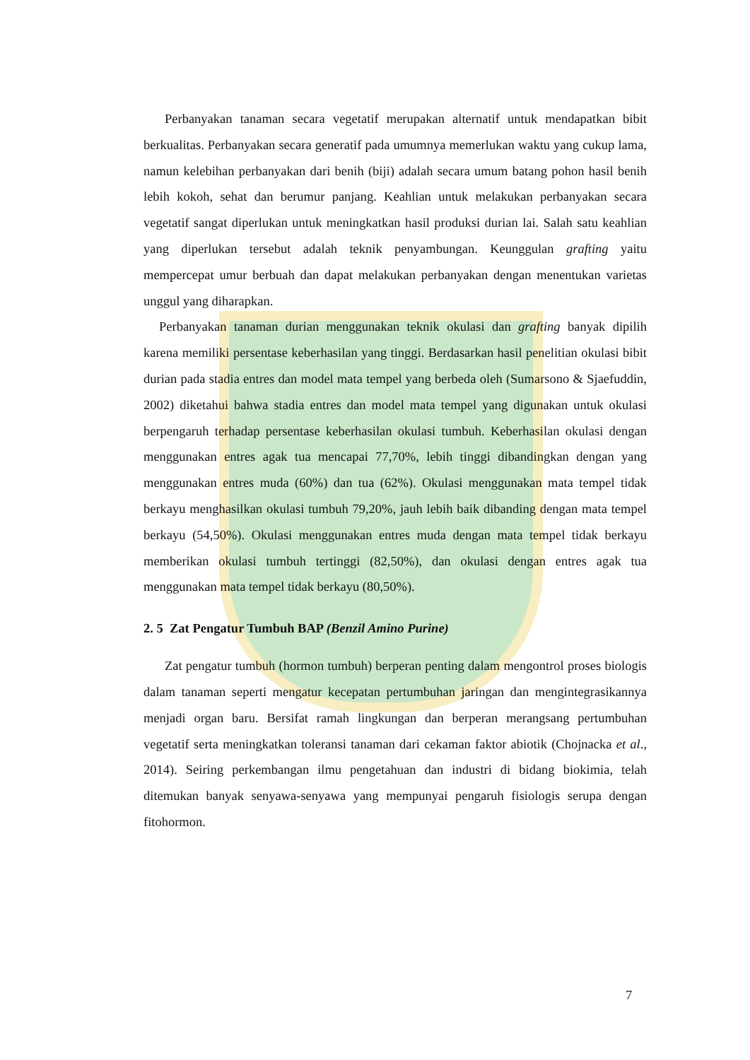Perbanyakan tanaman secara vegetatif merupakan alternatif untuk mendapatkan bibit berkualitas. Perbanyakan secara generatif pada umumnya memerlukan waktu yang cukup lama, namun kelebihan perbanyakan dari benih (biji) adalah secara umum batang pohon hasil benih lebih kokoh, sehat dan berumur panjang. Keahlian untuk melakukan perbanyakan secara vegetatif sangat diperlukan untuk meningkatkan hasil produksi durian lai. Salah satu keahlian yang diperlukan tersebut adalah teknik penyambungan. Keunggulan grafting yaitu mempercepat umur berbuah dan dapat melakukan perbanyakan dengan menentukan varietas unggul yang diharapkan.
Perbanyakan tanaman durian menggunakan teknik okulasi dan grafting banyak dipilih karena memiliki persentase keberhasilan yang tinggi. Berdasarkan hasil penelitian okulasi bibit durian pada stadia entres dan model mata tempel yang berbeda oleh (Sumarsono & Sjaefuddin, 2002) diketahui bahwa stadia entres dan model mata tempel yang digunakan untuk okulasi berpengaruh terhadap persentase keberhasilan okulasi tumbuh. Keberhasilan okulasi dengan menggunakan entres agak tua mencapai 77,70%, lebih tinggi dibandingkan dengan yang menggunakan entres muda (60%) dan tua (62%). Okulasi menggunakan mata tempel tidak berkayu menghasilkan okulasi tumbuh 79,20%, jauh lebih baik dibanding dengan mata tempel berkayu (54,50%). Okulasi menggunakan entres muda dengan mata tempel tidak berkayu memberikan okulasi tumbuh tertinggi (82,50%), dan okulasi dengan entres agak tua menggunakan mata tempel tidak berkayu (80,50%).
2. 5 Zat Pengatur Tumbuh BAP (Benzil Amino Purine)
Zat pengatur tumbuh (hormon tumbuh) berperan penting dalam mengontrol proses biologis dalam tanaman seperti mengatur kecepatan pertumbuhan jaringan dan mengintegrasikannya menjadi organ baru. Bersifat ramah lingkungan dan berperan merangsang pertumbuhan vegetatif serta meningkatkan toleransi tanaman dari cekaman faktor abiotik (Chojnacka et al., 2014). Seiring perkembangan ilmu pengetahuan dan industri di bidang biokimia, telah ditemukan banyak senyawa-senyawa yang mempunyai pengaruh fisiologis serupa dengan fitohormon.
7